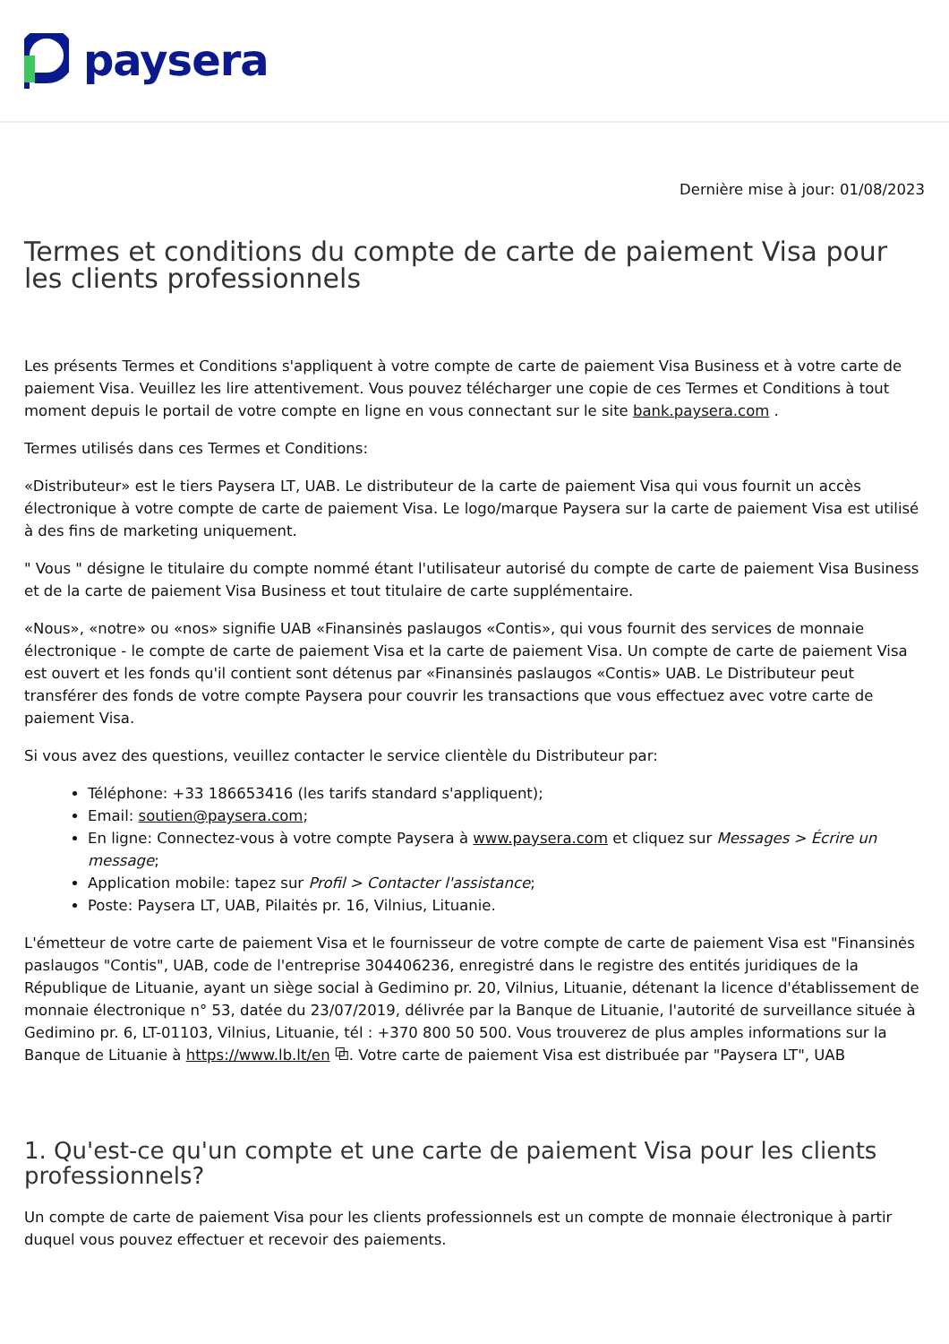paysera
Dernière mise à jour: 01/08/2023
Termes et conditions du compte de carte de paiement Visa pour les clients professionnels
Les présents Termes et Conditions s'appliquent à votre compte de carte de paiement Visa Business et à votre carte de paiement Visa. Veuillez les lire attentivement. Vous pouvez télécharger une copie de ces Termes et Conditions à tout moment depuis le portail de votre compte en ligne en vous connectant sur le site bank.paysera.com .
Termes utilisés dans ces Termes et Conditions:
«Distributeur» est le tiers Paysera LT, UAB. Le distributeur de la carte de paiement Visa qui vous fournit un accès électronique à votre compte de carte de paiement Visa. Le logo/marque Paysera sur la carte de paiement Visa est utilisé à des fins de marketing uniquement.
" Vous " désigne le titulaire du compte nommé étant l'utilisateur autorisé du compte de carte de paiement Visa Business et de la carte de paiement Visa Business et tout titulaire de carte supplémentaire.
«Nous», «notre» ou «nos» signifie UAB «Finansinės paslaugos «Contis», qui vous fournit des services de monnaie électronique - le compte de carte de paiement Visa et la carte de paiement Visa. Un compte de carte de paiement Visa est ouvert et les fonds qu'il contient sont détenus par «Finansinės paslaugos «Contis» UAB. Le Distributeur peut transférer des fonds de votre compte Paysera pour couvrir les transactions que vous effectuez avec votre carte de paiement Visa.
Si vous avez des questions, veuillez contacter le service clientèle du Distributeur par:
Téléphone: +33 186653416 (les tarifs standard s'appliquent);
Email: soutien@paysera.com;
En ligne: Connectez-vous à votre compte Paysera à www.paysera.com et cliquez sur Messages > Écrire un message;
Application mobile: tapez sur Profil > Contacter l'assistance;
Poste: Paysera LT, UAB, Pilaitės pr. 16, Vilnius, Lituanie.
L'émetteur de votre carte de paiement Visa et le fournisseur de votre compte de carte de paiement Visa est "Finansinės paslaugos "Contis", UAB, code de l'entreprise 304406236, enregistré dans le registre des entités juridiques de la République de Lituanie, ayant un siège social à Gedimino pr. 20, Vilnius, Lituanie, détenant la licence d'établissement de monnaie électronique n° 53, datée du 23/07/2019, délivrée par la Banque de Lituanie, l'autorité de surveillance située à Gedimino pr. 6, LT-01103, Vilnius, Lituanie, tél : +370 800 50 500. Vous trouverez de plus amples informations sur la Banque de Lituanie à https://www.lb.lt/en ⧉. Votre carte de paiement Visa est distribuée par "Paysera LT", UAB
1. Qu'est-ce qu'un compte et une carte de paiement Visa pour les clients professionnels?
Un compte de carte de paiement Visa pour les clients professionnels est un compte de monnaie électronique à partir duquel vous pouvez effectuer et recevoir des paiements.